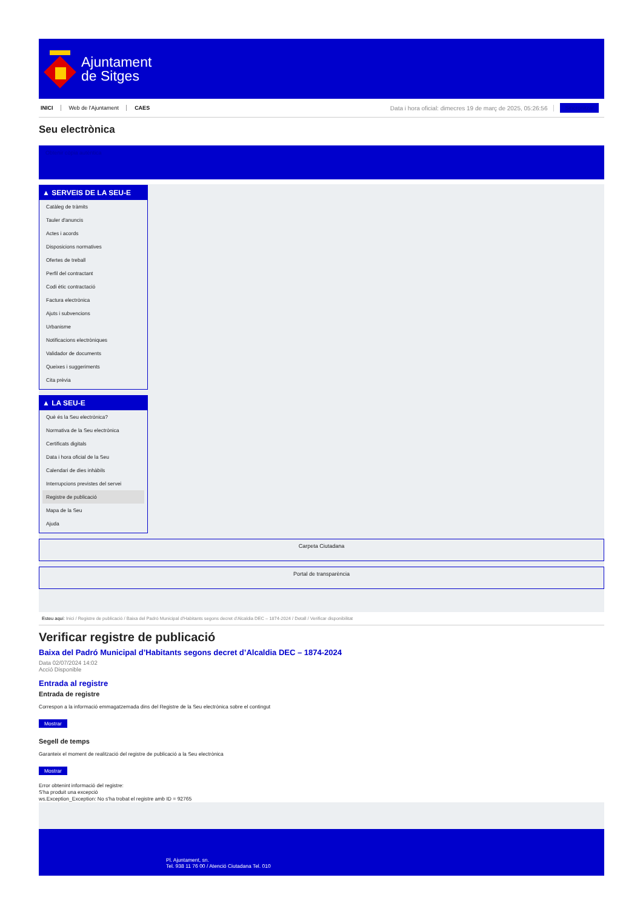Ajuntament
de Sitges
INICI Web de l'Ajuntament CAES Data i hora oficial: dimecres 19 de març de 2025, 05:26:56 Sincronitzar
Seu electrònica
Obtenir còpia autèntica
▲ SERVEIS DE LA SEU-E
Catàleg de tràmits
Tauler d'anuncis
Actes i acords
Disposicions normatives
Ofertes de treball
Perfil del contractant
Codi ètic contractació
Factura electrònica
Ajuts i subvencions
Urbanisme
Notificacions electròniques
Validador de documents
Queixes i suggeriments
Cita prèvia
▲ LA SEU-E
Què és la Seu electrònica?
Normativa de la Seu electrònica
Certificats digitals
Data i hora oficial de la Seu
Calendari de dies inhàbils
Interrupcions previstes del servei
Registre de publicació
Mapa de la Seu
Ajuda
Carpeta Ciutadana
Portal de transparència
Esteu aquí: Inici / Registre de publicació / Baixa del Padró Municipal d'Habitants segons decret d'Alcaldia DEC – 1874-2024 / Detall / Verificar disponibilitat
Verificar registre de publicació
Baixa del Padró Municipal d’Habitants segons decret d’Alcaldia DEC – 1874-2024
Data 02/07/2024 14:02
Acció Disponible
Entrada al registre
Entrada de registre
Correspon a la informació emmagatzemada dins del Registre de la Seu electrònica sobre el contingut
Mostrar
Segell de temps
Garanteix el moment de realització del registre de publicació a la Seu electrònica
Mostrar
Error obtenint informació del registre:
S'ha produit una excepció
ws.Exception_Exception: No s'ha trobat el registre amb ID = 92765
Pl. Ajuntament, sn.
Tel. 938 11 76 00 / Atenció Ciutadana Tel. 010